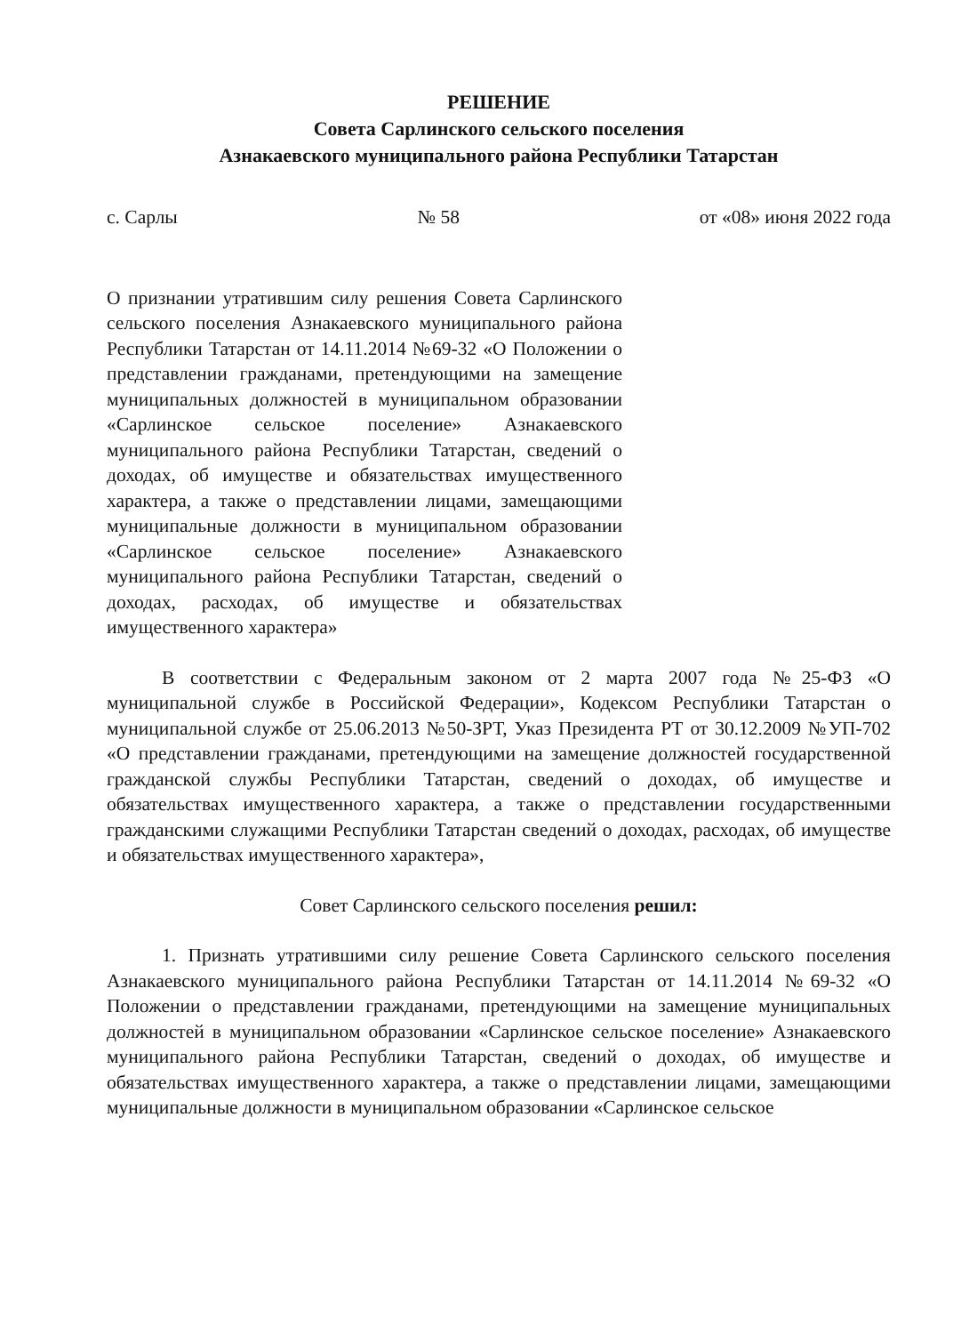РЕШЕНИЕ
Совета Сарлинского сельского поселения
Азнакаевского муниципального района Республики Татарстан
с. Сарлы № 58 от «08» июня 2022 года
О признании утратившим силу решения Совета Сарлинского сельского поселения Азнакаевского муниципального района Республики Татарстан от 14.11.2014 №69-32 «О Положении о представлении гражданами, претендующими на замещение муниципальных должностей в муниципальном образовании «Сарлинское сельское поселение» Азнакаевского муниципального района Республики Татарстан, сведений о доходах, об имуществе и обязательствах имущественного характера, а также о представлении лицами, замещающими муниципальные должности в муниципальном образовании «Сарлинское сельское поселение» Азнакаевского муниципального района Республики Татарстан, сведений о доходах, расходах, об имуществе и обязательствах имущественного характера»
В соответствии с Федеральным законом от 2 марта 2007 года №25-ФЗ «О муниципальной службе в Российской Федерации», Кодексом Республики Татарстан о муниципальной службе от 25.06.2013 №50-ЗРТ, Указ Президента РТ от 30.12.2009 №УП-702 «О представлении гражданами, претендующими на замещение должностей государственной гражданской службы Республики Татарстан, сведений о доходах, об имуществе и обязательствах имущественного характера, а также о представлении государственными гражданскими служащими Республики Татарстан сведений о доходах, расходах, об имуществе и обязательствах имущественного характера»,
Совет Сарлинского сельского поселения решил:
1. Признать утратившими силу решение Совета Сарлинского сельского поселения Азнакаевского муниципального района Республики Татарстан от 14.11.2014 №69-32 «О Положении о представлении гражданами, претендующими на замещение муниципальных должностей в муниципальном образовании «Сарлинское сельское поселение» Азнакаевского муниципального района Республики Татарстан, сведений о доходах, об имуществе и обязательствах имущественного характера, а также о представлении лицами, замещающими муниципальные должности в муниципальном образовании «Сарлинское сельское